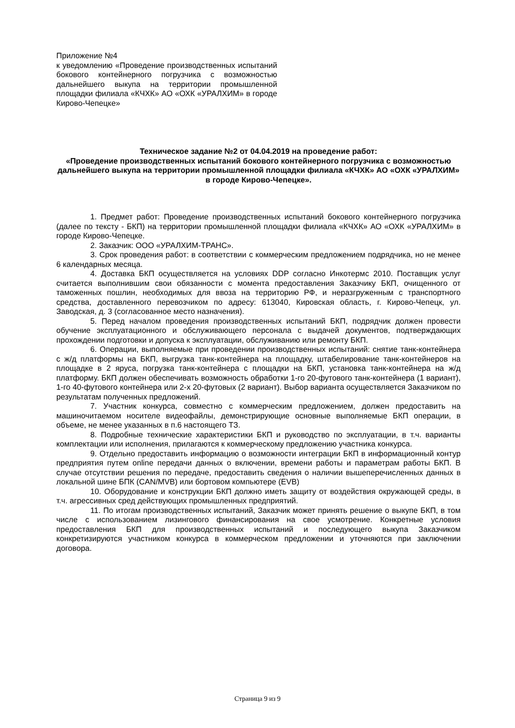Приложение №4
к уведомлению «Проведение производственных испытаний бокового контейнерного погрузчика с возможностью дальнейшего выкупа на территории промышленной площадки филиала «КЧХК» АО «ОХК «УРАЛХИМ» в городе Кирово-Чепецке»
Техническое задание №2 от 04.04.2019 на проведение работ:
«Проведение производственных испытаний бокового контейнерного погрузчика с возможностью дальнейшего выкупа на территории промышленной площадки филиала «КЧХК» АО «ОХК «УРАЛХИМ» в городе Кирово-Чепецке».
1. Предмет работ: Проведение производственных испытаний бокового контейнерного погрузчика (далее по тексту - БКП) на территории промышленной площадки филиала «КЧХК» АО «ОХК «УРАЛХИМ» в городе Кирово-Чепецке.
2. Заказчик: ООО «УРАЛХИМ-ТРАНС».
3. Срок проведения работ: в соответствии с коммерческим предложением подрядчика, но не менее 6 календарных месяца.
4. Доставка БКП осуществляется на условиях DDP согласно Инкотермс 2010. Поставщик услуг считается выполнившим свои обязанности с момента предоставления Заказчику БКП, очищенного от таможенных пошлин, необходимых для ввоза на территорию РФ, и неразгруженным с транспортного средства, доставленного перевозчиком по адресу: 613040, Кировская область, г. Кирово-Чепецк, ул. Заводская, д. 3 (согласованное место назначения).
5. Перед началом проведения производственных испытаний БКП, подрядчик должен провести обучение эксплуатационного и обслуживающего персонала с выдачей документов, подтверждающих прохождении подготовки и допуска к эксплуатации, обслуживанию или ремонту БКП.
6. Операции, выполняемые при проведении производственных испытаний: снятие танк-контейнера с ж/д платформы на БКП, выгрузка танк-контейнера на площадку, штабелирование танк-контейнеров на площадке в 2 яруса, погрузка танк-контейнера с площадки на БКП, установка танк-контейнера на ж/д платформу. БКП должен обеспечивать возможность обработки 1-го 20-футового танк-контейнера (1 вариант), 1-го 40-футового контейнера или 2-х 20-футовых (2 вариант). Выбор варианта осуществляется Заказчиком по результатам полученных предложений.
7. Участник конкурса, совместно с коммерческим предложением, должен предоставить на машиночитаемом носителе видеофайлы, демонстрирующие основные выполняемые БКП операции, в объеме, не менее указанных в п.6 настоящего ТЗ.
8. Подробные технические характеристики БКП и руководство по эксплуатации, в т.ч. варианты комплектации или исполнения, прилагаются к коммерческому предложению участника конкурса.
9. Отдельно предоставить информацию о возможности интеграции БКП в информационный контур предприятия путем online передачи данных о включении, времени работы и параметрам работы БКП. В случае отсутствии решения по передаче, предоставить сведения о наличии вышеперечисленных данных в локальной шине БПК (CAN/MVB) или бортовом компьютере (EVB)
10. Оборудование и конструкции БКП должно иметь защиту от воздействия окружающей среды, в т.ч. агрессивных сред действующих промышленных предприятий.
11. По итогам производственных испытаний, Заказчик может принять решение о выкупе БКП, в том числе с использованием лизингового финансирования на свое усмотрение. Конкретные условия предоставления БКП для производственных испытаний и последующего выкупа Заказчиком конкретизируются участником конкурса в коммерческом предложении и уточняются при заключении договора.
Страница 9 из 9